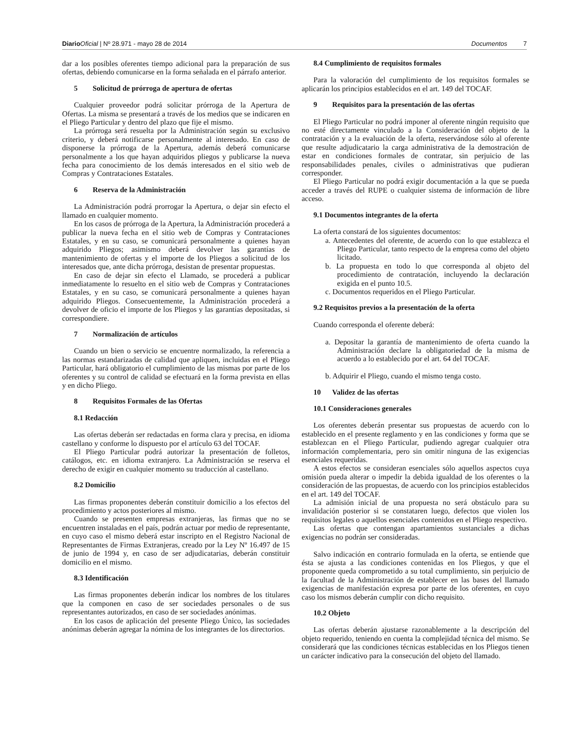Diario Oficial | Nº 28.971 - mayo 28 de 2014
Documentos 7
dar a los posibles oferentes tiempo adicional para la preparación de sus ofertas, debiendo comunicarse en la forma señalada en el párrafo anterior.
5 Solicitud de prórroga de apertura de ofertas
Cualquier proveedor podrá solicitar prórroga de la Apertura de Ofertas. La misma se presentará a través de los medios que se indicaren en el Pliego Particular y dentro del plazo que fije el mismo.
La prórroga será resuelta por la Administración según su exclusivo criterio, y deberá notificarse personalmente al interesado. En caso de disponerse la prórroga de la Apertura, además deberá comunicarse personalmente a los que hayan adquiridos pliegos y publicarse la nueva fecha para conocimiento de los demás interesados en el sitio web de Compras y Contrataciones Estatales.
6 Reserva de la Administración
La Administración podrá prorrogar la Apertura, o dejar sin efecto el llamado en cualquier momento.
En los casos de prórroga de la Apertura, la Administración procederá a publicar la nueva fecha en el sitio web de Compras y Contrataciones Estatales, y en su caso, se comunicará personalmente a quienes hayan adquirido Pliegos; asimismo deberá devolver las garantías de mantenimiento de ofertas y el importe de los Pliegos a solicitud de los interesados que, ante dicha prórroga, desistan de presentar propuestas.
En caso de dejar sin efecto el Llamado, se procederá a publicar inmediatamente lo resuelto en el sitio web de Compras y Contrataciones Estatales, y en su caso, se comunicará personalmente a quienes hayan adquirido Pliegos. Consecuentemente, la Administración procederá a devolver de oficio el importe de los Pliegos y las garantías depositadas, si correspondiere.
7 Normalización de artículos
Cuando un bien o servicio se encuentre normalizado, la referencia a las normas estandarizadas de calidad que apliquen, incluidas en el Pliego Particular, hará obligatorio el cumplimiento de las mismas por parte de los oferentes y su control de calidad se efectuará en la forma prevista en ellas y en dicho Pliego.
8 Requisitos Formales de las Ofertas
8.1 Redacción
Las ofertas deberán ser redactadas en forma clara y precisa, en idioma castellano y conforme lo dispuesto por el artículo 63 del TOCAF.
El Pliego Particular podrá autorizar la presentación de folletos, catálogos, etc. en idioma extranjero. La Administración se reserva el derecho de exigir en cualquier momento su traducción al castellano.
8.2 Domicilio
Las firmas proponentes deberán constituir domicilio a los efectos del procedimiento y actos posteriores al mismo.
Cuando se presenten empresas extranjeras, las firmas que no se encuentren instaladas en el país, podrán actuar por medio de representante, en cuyo caso el mismo deberá estar inscripto en el Registro Nacional de Representantes de Firmas Extranjeras, creado por la Ley Nº 16.497 de 15 de junio de 1994 y, en caso de ser adjudicatarias, deberán constituir domicilio en el mismo.
8.3 Identificación
Las firmas proponentes deberán indicar los nombres de los titulares que la componen en caso de ser sociedades personales o de sus representantes autorizados, en caso de ser sociedades anónimas.
En los casos de aplicación del presente Pliego Único, las sociedades anónimas deberán agregar la nómina de los integrantes de los directorios.
8.4 Cumplimiento de requisitos formales
Para la valoración del cumplimiento de los requisitos formales se aplicarán los principios establecidos en el art. 149 del TOCAF.
9 Requisitos para la presentación de las ofertas
El Pliego Particular no podrá imponer al oferente ningún requisito que no esté directamente vinculado a la Consideración del objeto de la contratación y a la evaluación de la oferta, reservándose sólo al oferente que resulte adjudicatario la carga administrativa de la demostración de estar en condiciones formales de contratar, sin perjuicio de las responsabilidades penales, civiles o administrativas que pudieran corresponder.
El Pliego Particular no podrá exigir documentación a la que se pueda acceder a través del RUPE o cualquier sistema de información de libre acceso.
9.1 Documentos integrantes de la oferta
La oferta constará de los siguientes documentos:
a. Antecedentes del oferente, de acuerdo con lo que establezca el Pliego Particular, tanto respecto de la empresa como del objeto licitado.
b. La propuesta en todo lo que corresponda al objeto del procedimiento de contratación, incluyendo la declaración exigida en el punto 10.5.
c. Documentos requeridos en el Pliego Particular.
9.2 Requisitos previos a la presentación de la oferta
Cuando corresponda el oferente deberá:
a. Depositar la garantía de mantenimiento de oferta cuando la Administración declare la obligatoriedad de la misma de acuerdo a lo establecido por el art. 64 del TOCAF.
b. Adquirir el Pliego, cuando el mismo tenga costo.
10 Validez de las ofertas
10.1 Consideraciones generales
Los oferentes deberán presentar sus propuestas de acuerdo con lo establecido en el presente reglamento y en las condiciones y forma que se establezcan en el Pliego Particular, pudiendo agregar cualquier otra información complementaria, pero sin omitir ninguna de las exigencias esenciales requeridas.
A estos efectos se consideran esenciales sólo aquellos aspectos cuya omisión pueda alterar o impedir la debida igualdad de los oferentes o la consideración de las propuestas, de acuerdo con los principios establecidos en el art. 149 del TOCAF.
La admisión inicial de una propuesta no será obstáculo para su invalidación posterior si se constataren luego, defectos que violen los requisitos legales o aquellos esenciales contenidos en el Pliego respectivo.
Las ofertas que contengan apartamientos sustanciales a dichas exigencias no podrán ser consideradas.
Salvo indicación en contrario formulada en la oferta, se entiende que ésta se ajusta a las condiciones contenidas en los Pliegos, y que el proponente queda comprometido a su total cumplimiento, sin perjuicio de la facultad de la Administración de establecer en las bases del llamado exigencias de manifestación expresa por parte de los oferentes, en cuyo caso los mismos deberán cumplir con dicho requisito.
10.2 Objeto
Las ofertas deberán ajustarse razonablemente a la descripción del objeto requerido, teniendo en cuenta la complejidad técnica del mismo. Se considerará que las condiciones técnicas establecidas en los Pliegos tienen un carácter indicativo para la consecución del objeto del llamado.